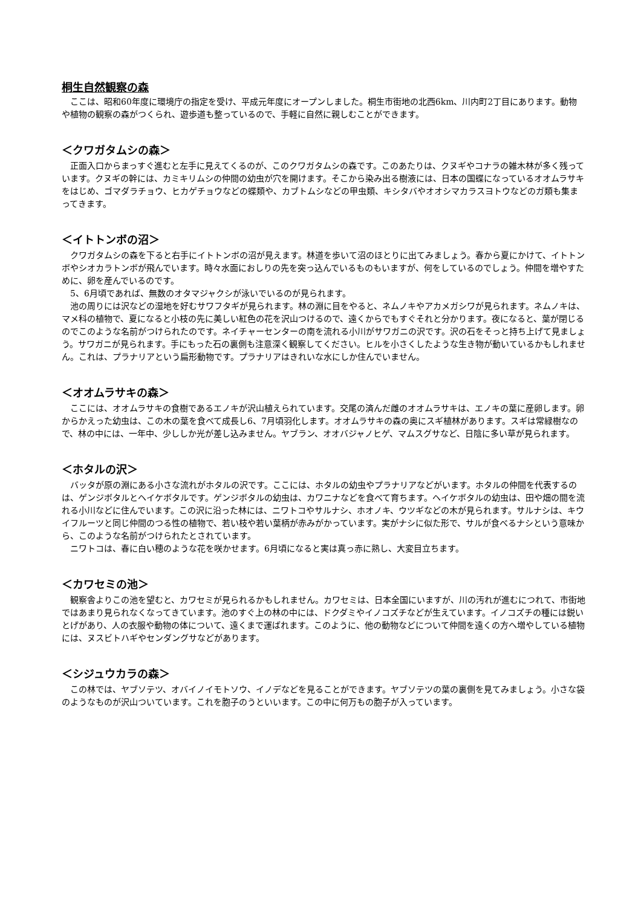桐生自然観察の森
ここは、昭和60年度に環境庁の指定を受け、平成元年度にオープンしました。桐生市街地の北西6km、川内町2丁目にあります。動物や植物の観察の森がつくられ、遊歩道も整っているので、手軽に自然に親しむことができます。
＜クワガタムシの森＞
正面入口からまっすぐ進むと左手に見えてくるのが、このクワガタムシの森です。このあたりは、クヌギやコナラの雑木林が多く残っています。クヌギの幹には、カミキリムシの仲間の幼虫が穴を開けます。そこから染み出る樹液には、日本の国蝶になっているオオムラサキをはじめ、ゴマダラチョウ、ヒカゲチョウなどの蝶類や、カブトムシなどの甲虫類、キシタバやオオシマカラスヨトウなどのガ類も集まってきます。
＜イトトンボの沼＞
クワガタムシの森を下ると右手にイトトンボの沼が見えます。林道を歩いて沼のほとりに出てみましょう。春から夏にかけて、イトトンボやシオカラトンボが飛んでいます。時々水面におしりの先を突っ込んでいるものもいますが、何をしているのでしょう。仲間を増やすために、卵を産んでいるのです。
5、6月頃であれば、無数のオタマジャクシが泳いでいるのが見られます。
池の周りには沢などの湿地を好むサワフタギが見られます。林の淵に目をやると、ネムノキやアカメガシワが見られます。ネムノキは、マメ科の植物で、夏になると小枝の先に美しい紅色の花を沢山つけるので、遠くからでもすぐそれと分かります。夜になると、葉が閉じるのでこのような名前がつけられたのです。ネイチャーセンターの南を流れる小川がサワガニの沢です。沢の石をそっと持ち上げて見ましょう。サワガニが見られます。手にもった石の裏側も注意深く観察してください。ヒルを小さくしたような生き物が動いているかもしれません。これは、プラナリアという扁形動物です。プラナリアはきれいな水にしか住んでいません。
＜オオムラサキの森＞
ここには、オオムラサキの食樹であるエノキが沢山植えられています。交尾の済んだ雌のオオムラサキは、エノキの葉に産卵します。卵からかえった幼虫は、この木の葉を食べて成長し6、7月頃羽化します。オオムラサキの森の奥にスギ植林があります。スギは常緑樹なので、林の中には、一年中、少ししか光が差し込みません。ヤブラン、オオバジャノヒゲ、マムスグサなど、日陰に多い草が見られます。
＜ホタルの沢＞
バッタが原の淵にある小さな流れがホタルの沢です。ここには、ホタルの幼虫やプラナリアなどがいます。ホタルの仲間を代表するのは、ゲンジボタルとヘイケボタルです。ゲンジボタルの幼虫は、カワニナなどを食べて育ちます。ヘイケボタルの幼虫は、田や畑の間を流れる小川などに住んでいます。この沢に沿った林には、ニワトコやサルナシ、ホオノキ、ウツギなどの木が見られます。サルナシは、キウイフルーツと同じ仲間のつる性の植物で、若い枝や若い葉柄が赤みがかっています。実がナシに似た形で、サルが食べるナシという意味から、このような名前がつけられたとされています。
ニワトコは、春に白い穂のような花を咲かせます。6月頃になると実は真っ赤に熟し、大変目立ちます。
＜カワセミの池＞
観察舎よりこの池を望むと、カワセミが見られるかもしれません。カワセミは、日本全国にいますが、川の汚れが進むにつれて、市街地ではあまり見られなくなってきています。池のすぐ上の林の中には、ドクダミやイノコズチなどが生えています。イノコズチの種には鋭いとげがあり、人の衣服や動物の体について、遠くまで運ばれます。このように、他の動物などについて仲間を遠くの方へ増やしている植物には、ヌスビトハギやセンダングサなどがあります。
＜シジュウカラの森＞
この林では、ヤブソテツ、オバイノイモトソウ、イノデなどを見ることができます。ヤブソテツの葉の裏側を見てみましょう。小さな袋のようなものが沢山ついています。これを胞子のうといいます。この中に何万もの胞子が入っています。